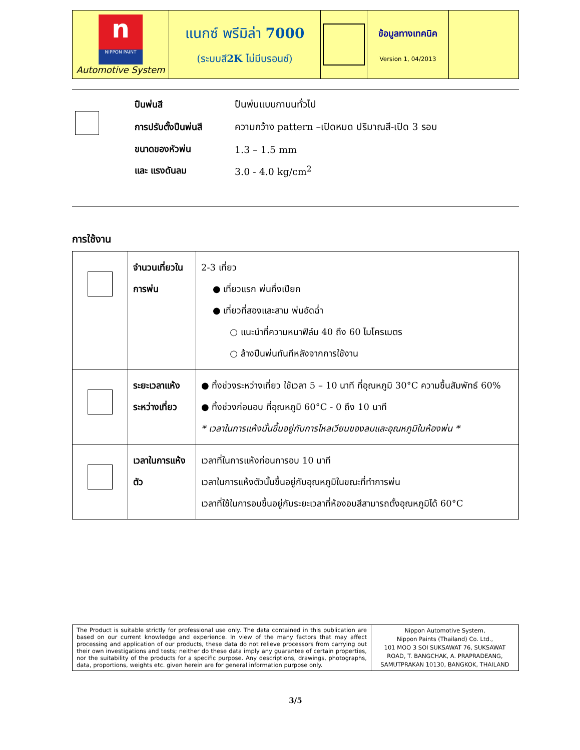| n NIPPON PAINT Automotive System | แนกซ์ พรีมิล่า 7000 (ระบบสี 2K ไม่มีบรอนซ์) | | ข้อมูลทางเทคนิค Version 1, 04/2013 | |
| | ปืนพ่นสี | ปืนพ่นแบบกาบนทั่วไป |
| | การปรับตั้งปืนพ่นสี | ความกว้าง pattern –เปิดหมด ปริมาณสี-เปิด 3 รอบ |
| | ขนาดของหัวพ่น | 1.3 – 1.5 mm |
| | และ แรงดันลม | 3.0 - 4.0 kg/cm<sup>2</sup> |
การใช้งาน
| | จำนวนเที่ยวในการพ่น | 2-3 เที่ยว ● เที่ยวแรก พ่นกึ่งเปียก ● เที่ยวที่สองและสาม พ่นอัดฉ่ำ ○ แนะนำที่ความหนาฟิล์ม 40 ถึง 60 ไมโครเมตร ○ ล้างปืนพ่นทันทีหลังจากการใช้งาน |
| | ระยะเวลาแห้งระหว่างเที่ยว | ● ทิ้งช่วงระหว่างเที่ยว ใช้เวลา 5 – 10 นาที ที่อุณหภูมิ 30°C ความชื้นสัมพัทธ์ 60% ● ทิ้งช่วงก่อนอบ ที่อุณหภูมิ 60°C - 0 ถึง 10 นาที * เวลาในการแห้งนั้นขึ้นอยู่กับการไหลเวียนของลมและอุณหภูมิในห้องพ่น * |
| | เวลาในการแห้งตัว | เวลาที่ในการแห้งก่อนการอบ 10 นาที เวลาในการแห้งตัวนั้นขึ้นอยู่กับอุณหภูมิในขณะที่ทำการพ่น เวลาที่ใช้ในการอบขึ้นอยู่กับระยะเวลาที่ห้องอบสีสามารถตั้งอุณหภูมิได้ 60°C |
| The Product is suitable strictly for professional use only. The data contained in this publication are based on our current knowledge and experience. In view of the many factors that may affect processing and application of our products, these data do not relieve processors from carrying out their own investigations and tests; neither do these data imply any guarantee of certain properties, nor the suitability of the products for a specific purpose. Any descriptions, drawings, photographs, data, proportions, weights etc. given herein are for general information purpose only. | Nippon Automotive System, Nippon Paints (Thailand) Co. Ltd., 101 MOO 3 SOI SUKSAWAT 76, SUKSAWAT ROAD, T. BANGCHAK, A. PRAPRADEANG, SAMUTPRAKAN 10130, BANGKOK, THAILAND |
3/5